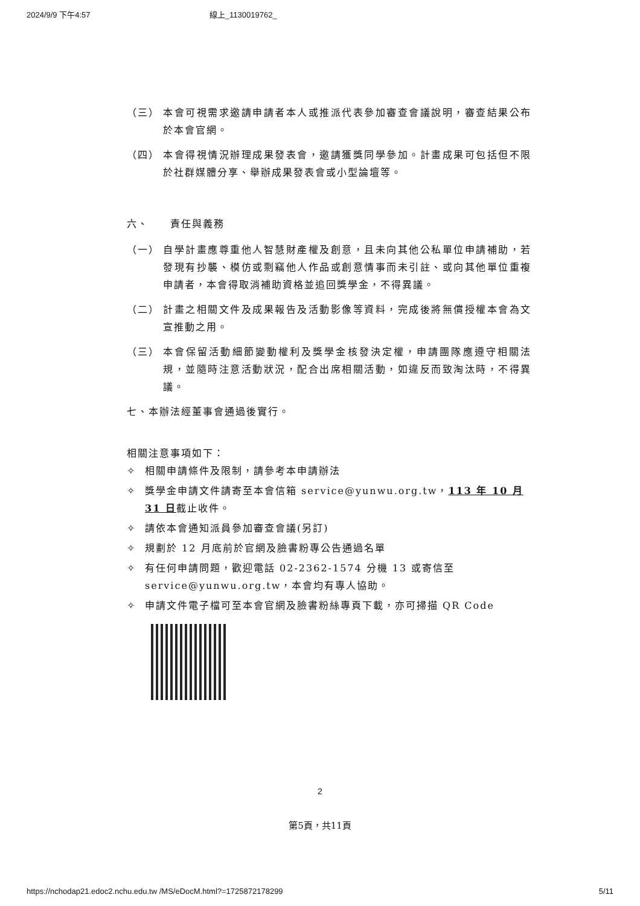2024/9/9 下午4:57 線上_1130019762_
（三） 本會可視需求邀請申請者本人或推派代表參加審查會議說明，審查結果公布於本會官網。
（四） 本會得視情況辦理成果發表會，邀請獲獎同學參加。計畫成果可包括但不限於社群媒體分享、舉辦成果發表會或小型論壇等。
六、　　責任與義務
（一） 自學計畫應尊重他人智慧財產權及創意，且未向其他公私單位申請補助，若發現有抄襲、模仿或剽竊他人作品或創意情事而未引註、或向其他單位重複申請者，本會得取消補助資格並追回獎學金，不得異議。
（二） 計畫之相關文件及成果報告及活動影像等資料，完成後將無償授權本會為文宣推動之用。
（三） 本會保留活動細節變動權利及獎學金核發決定權，申請團隊應遵守相關法規，並隨時注意活動狀況，配合出席相關活動，如違反而致淘汰時，不得異議。
七、本辦法經董事會通過後實行。
相關注意事項如下：
✧ 相關申請條件及限制，請參考本申請辦法
✧ 獎學金申請文件請寄至本會信箱 service@yunwu.org.tw，113 年 10 月 31 日截止收件。
✧ 請依本會通知派員參加審查會議(另訂)
✧ 規劃於 12 月底前於官網及臉書粉專公告通過名單
✧ 有任何申請問題，歡迎電話 02-2362-1574 分機 13 或寄信至 service@yunwu.org.tw，本會均有專人協助。
✧ 申請文件電子檔可至本會官網及臉書粉絲專頁下載，亦可掃描 QR Code
2
第5頁，共11頁
https://nchodap21.edoc2.nchu.edu.tw /MS/eDocM.html?=1725872178299 5/11